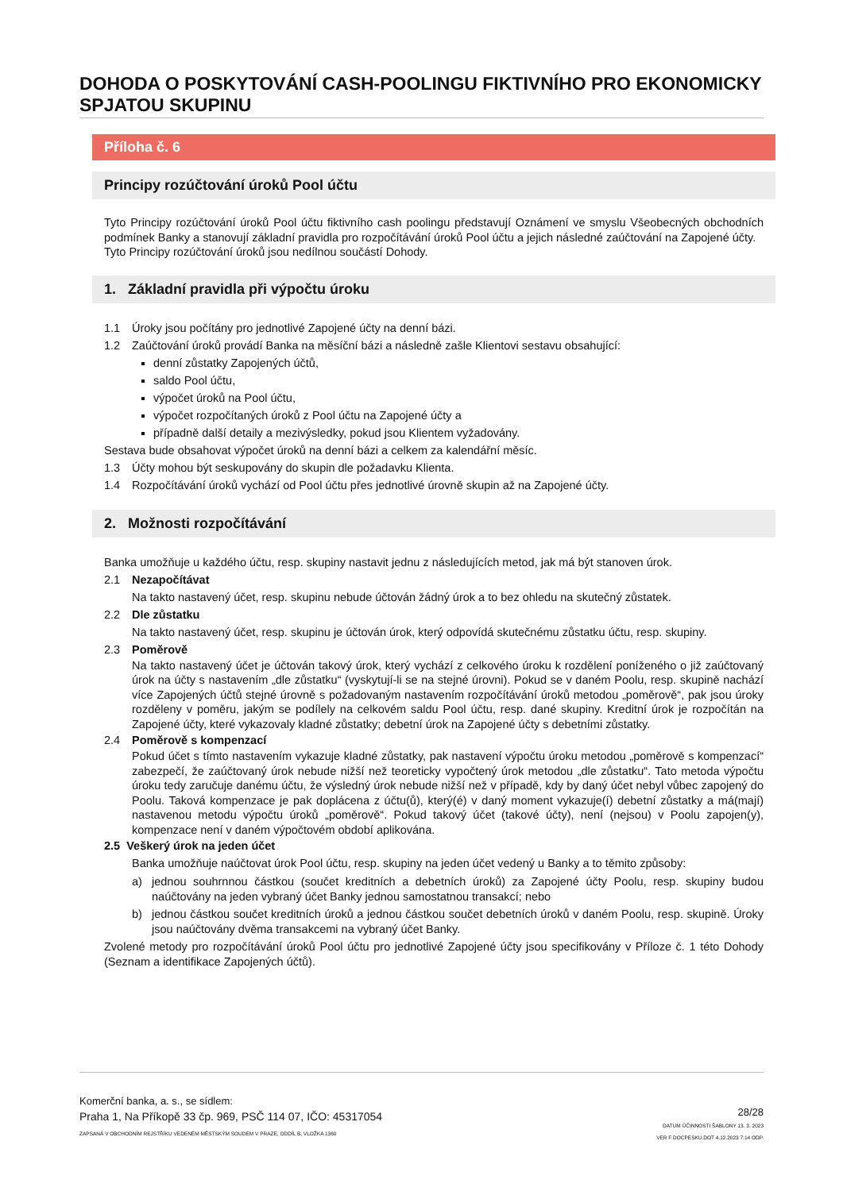DOHODA O POSKYTOVÁNÍ CASH-POOLINGU FIKTIVNÍHO PRO EKONOMICKY SPJATOU SKUPINU
Příloha č. 6
Principy rozúčtování úroků Pool účtu
Tyto Principy rozúčtování úroků Pool účtu fiktivního cash poolingu představují Oznámení ve smyslu Všeobecných obchodních podmínek Banky a stanovují základní pravidla pro rozpočítávání úroků Pool účtu a jejich následné zaúčtování na Zapojené účty.
Tyto Principy rozúčtování úroků jsou nedílnou součástí Dohody.
1. Základní pravidla při výpočtu úroku
1.1 Úroky jsou počítány pro jednotlivé Zapojené účty na denní bázi.
1.2 Zaúčtování úroků provádí Banka na měsíční bázi a následně zašle Klientovi sestavu obsahující:
denní zůstatky Zapojených účtů,
saldo Pool účtu,
výpočet úroků na Pool účtu,
výpočet rozpočítaných úroků z Pool účtu na Zapojené účty a
případně další detaily a mezivýsledky, pokud jsou Klientem vyžadovány.
Sestava bude obsahovat výpočet úroků na denní bázi a celkem za kalendářní měsíc.
1.3 Účty mohou být seskupovány do skupin dle požadavku Klienta.
1.4 Rozpočítávání úroků vychází od Pool účtu přes jednotlivé úrovně skupin až na Zapojené účty.
2. Možnosti rozpočítávání
Banka umožňuje u každého účtu, resp. skupiny nastavit jednu z následujících metod, jak má být stanoven úrok.
2.1 Nezapočítávat
Na takto nastavený účet, resp. skupinu nebude účtován žádný úrok a to bez ohledu na skutečný zůstatek.
2.2 Dle zůstatku
Na takto nastavený účet, resp. skupinu je účtován úrok, který odpovídá skutečnému zůstatku účtu, resp. skupiny.
2.3 Poměrově
Na takto nastavený účet je účtován takový úrok, který vychází z celkového úroku k rozdělení poníženého o již zaúčtovaný úrok na účty s nastavením „dle zůstatku“ (vyskytují-li se na stejné úrovni). Pokud se v daném Poolu, resp. skupině nachází více Zapojených účtů stejné úrovně s požadovaným nastavením rozpočítávání úroků metodou „poměrově“, pak jsou úroky rozděleny v poměru, jakým se podílely na celkovém saldu Pool účtu, resp. dané skupiny. Kreditní úrok je rozpočítán na Zapojené účty, které vykazovaly kladné zůstatky; debetní úrok na Zapojené účty s debetními zůstatky.
2.4 Poměrově s kompenzací
Pokud účet s tímto nastavením vykazuje kladné zůstatky, pak nastavení výpočtu úroku metodou „poměrově s kompenzací“ zabezpečí, že zaúčtovaný úrok nebude nižší než teoreticky vypočtený úrok metodou „dle zůstatku“. Tato metoda výpočtu úroku tedy zaručuje danému účtu, že výsledný úrok nebude nižší než v případě, kdy by daný účet nebyl vůbec zapojený do Poolu. Taková kompenzace je pak doplácena z účtu(ů), který(é) v daný moment vykazuje(í) debetní zůstatky a má(mají) nastavenou metodu výpočtu úroků „poměrově“. Pokud takový účet (takové účty), není (nejsou) v Poolu zapojen(y), kompenzace není v daném výpočtovém období aplikována.
2.5 Veškerý úrok na jeden účet
Banka umožňuje naúčtovat úrok Pool účtu, resp. skupiny na jeden účet vedený u Banky a to těmito způsoby:
a) jednou souhrnnou částkou (součet kreditních a debetních úroků) za Zapojené účty Poolu, resp. skupiny budou naúčtovány na jeden vybraný účet Banky jednou samostatnou transakcí; nebo
b) jednou částkou součet kreditních úroků a jednou částkou součet debetních úroků v daném Poolu, resp. skupině. Úroky jsou naúčtovány dvěma transakcemi na vybraný účet Banky.
Zvolené metody pro rozpočítávání úroků Pool účtu pro jednotlivé Zapojené účty jsou specifikovány v Příloze č. 1 této Dohody (Seznam a identifikace Zapojených účtů).
Komerční banka, a. s., se sídlem:
Praha 1, Na Příkopě 33 čp. 969, PSČ 114 07, IČO: 45317054
ZAPSANÁ V OBCHODNÍM REJSTŘÍKU VEDENÉM MĚSTSKÝM SOUDEM V PRAZE, ODDÍL B, VLOŽKA 1360
28/28
DATUM ÚČINNOSTI ŠABLONY 13. 3. 2023
VER F DOCPESKU.DOT 4.12.2023 7:14 ODP.